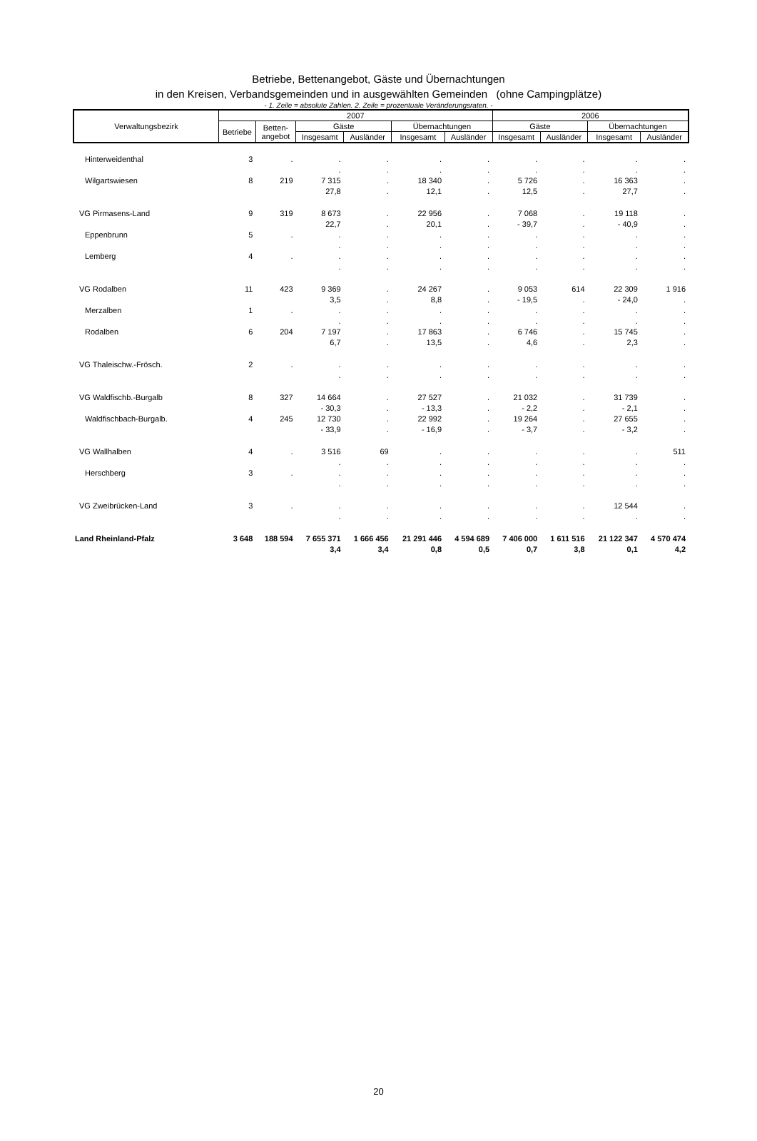Betriebe, Bettenangebot, Gäste und Übernachtungen
in den Kreisen, Verbandsgemeinden und in ausgewählten Gemeinden (ohne Campingplätze)
- 1. Zeile = absolute Zahlen. 2. Zeile = prozentuale Veränderungsraten. -
| Verwaltungsbezirk | 2007 | | | | | | 2006 | | | |
| --- | --- | --- | --- | --- | --- | --- | --- | --- | --- | --- |
| | Betriebe | Betten- angebot | Gäste | | Übernachtungen | | Gäste | | Übernachtungen | |
| | | | Insgesamt | Ausländer | Insgesamt | Ausländer | Insgesamt | Ausländer | Insgesamt | Ausländer |
| Hinterweidenthal | 3 | . | . | . | . | . | . | . | . | . |
| | | | . | . | . | . | . | . | . | . |
| Wilgartswiesen | 8 | 219 | 7 315 | . | 18 340 | . | 5 726 | . | 16 363 | . |
| | | | 27,8 | . | 12,1 | . | 12,5 | . | 27,7 | . |
| VG Pirmasens-Land | 9 | 319 | 8 673 | . | 22 956 | . | 7 068 | . | 19 118 | . |
| | | | 22,7 | . | 20,1 | . | - 39,7 | . | - 40,9 | . |
| Eppenbrunn | 5 | . | . | . | . | . | . | . | . | . |
| | | | . | . | . | . | . | . | . | . |
| Lemberg | 4 | . | . | . | . | . | . | . | . | . |
| | | | . | . | . | . | . | . | . | . |
| VG Rodalben | 11 | 423 | 9 369 | . | 24 267 | . | 9 053 | 614 | 22 309 | 1 916 |
| | | | 3,5 | . | 8,8 | . | - 19,5 | . | - 24,0 | . |
| Merzalben | 1 | . | . | . | . | . | . | . | . | . |
| | | | . | . | . | . | . | . | . | . |
| Rodalben | 6 | 204 | 7 197 | . | 17 863 | . | 6 746 | . | 15 745 | . |
| | | | 6,7 | . | 13,5 | . | 4,6 | . | 2,3 | . |
| VG Thaleischw.-Frösch. | 2 | . | . | . | . | . | . | . | . | . |
| | | | . | . | . | . | . | . | . | . |
| VG Waldfischb.-Burgalb | 8 | 327 | 14 664 | . | 27 527 | . | 21 032 | . | 31 739 | . |
| | | | - 30,3 | . | - 13,3 | . | - 2,2 | . | - 2,1 | . |
| Waldfischbach-Burgalb. | 4 | 245 | 12 730 | . | 22 992 | . | 19 264 | . | 27 655 | . |
| | | | - 33,9 | . | - 16,9 | . | - 3,7 | . | - 3,2 | . |
| VG Wallhalben | 4 | . | 3 516 | 69 | . | . | . | . | . | 511 |
| | | | . | . | . | . | . | . | . | . |
| Herschberg | 3 | . | . | . | . | . | . | . | . | . |
| | | | . | . | . | . | . | . | . | . |
| VG Zweibrücken-Land | 3 | . | . | . | . | . | . | . | 12 544 | . |
| | | | . | . | . | . | . | . | . | . |
| Land Rheinland-Pfalz | 3 648 | 188 594 | 7 655 371 | 1 666 456 | 21 291 446 | 4 594 689 | 7 406 000 | 1 611 516 | 21 122 347 | 4 570 474 |
| | | | 3,4 | 3,4 | 0,8 | 0,5 | 0,7 | 3,8 | 0,1 | 4,2 |
20